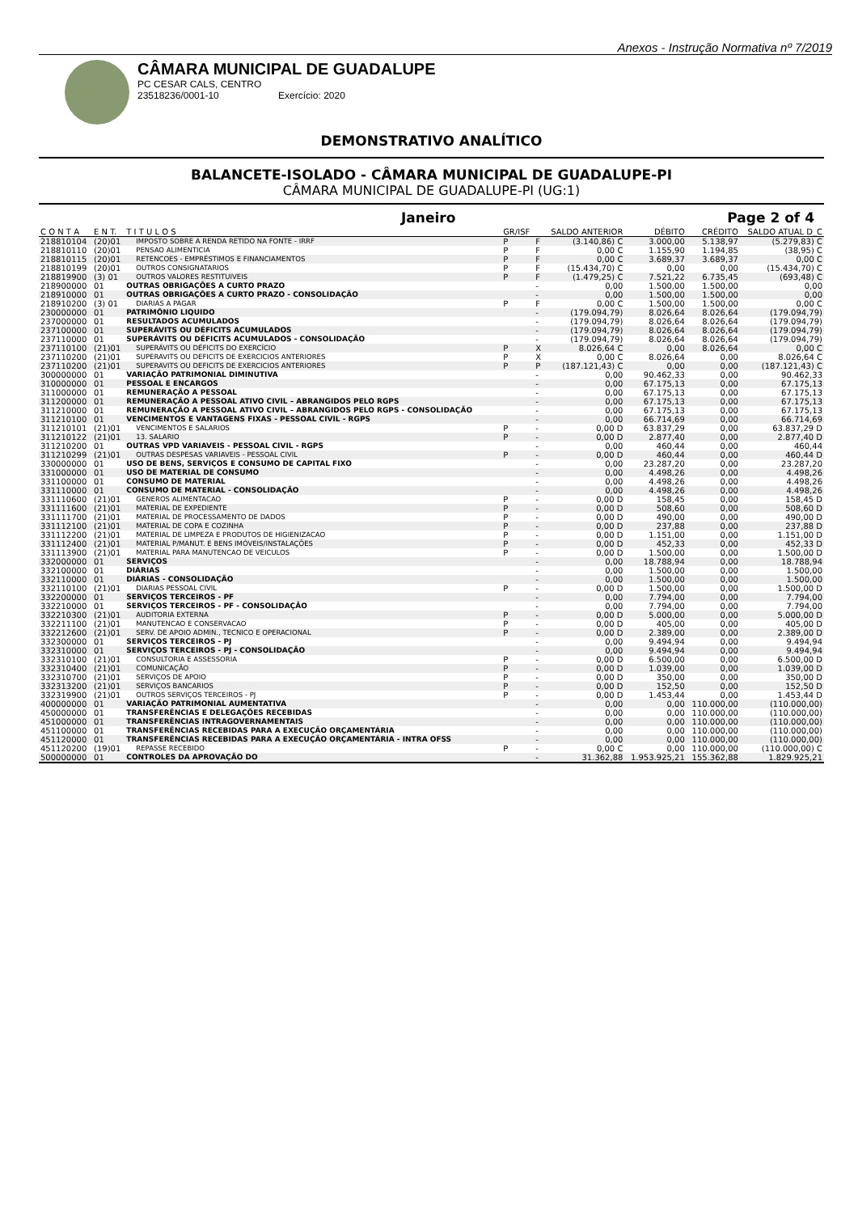Anexos - Instrução Normativa nº 7/2019
CÂMARA MUNICIPAL DE GUADALUPE
PC CESAR CALS, CENTRO
23518236/0001-10 Exercício: 2020
DEMONSTRATIVO ANALÍTICO
BALANCETE-ISOLADO - CÂMARA MUNICIPAL DE GUADALUPE-PI
CÂMARA MUNICIPAL DE GUADALUPE-PI (UG:1)
Janeiro Page 2 of 4
| C O N T A | E N T. | T I T U L O S | GR/ISF | | SALDO ANTERIOR | DÉBITO | CRÉDITO | SALDO ATUAL D_C |
| --- | --- | --- | --- | --- | --- | --- | --- | --- |
| 218810104 | (20)01 | IMPOSTO SOBRE A RENDA RETIDO NA FONTE - IRRF | P | F | (3.140,86) C | 3.000,00 | 5.138,97 | (5.279,83) C |
| 218810110 | (20)01 | PENSAO ALIMENTICIA | P | F | 0,00 C | 1.155,90 | 1.194,85 | (38,95) C |
| 218810115 | (20)01 | RETENCOES - EMPRÉSTIMOS E FINANCIAMENTOS | P | F | 0,00 C | 3.689,37 | 3.689,37 | 0,00 C |
| 218810199 | (20)01 | OUTROS CONSIGNATARIOS | P | F | (15.434,70) C | 0,00 | 0,00 | (15.434,70) C |
| 218819900 | (3) 01 | OUTROS VALORES RESTITUIVEIS | P | F | (1.479,25) C | 7.521,22 | 6.735,45 | (693,48) C |
| 218900000 | 01 | OUTRAS OBRIGAÇÕES A CURTO PRAZO | | - | 0,00 | 1.500,00 | 1.500,00 | 0,00 |
| 218910000 | 01 | OUTRAS OBRIGAÇÕES A CURTO PRAZO - CONSOLIDAÇÃO | | - | 0,00 | 1.500,00 | 1.500,00 | 0,00 |
| 218910200 | (3) 01 | DIARIAS A PAGAR | P | F | 0,00 C | 1.500,00 | 1.500,00 | 0,00 C |
| 230000000 | 01 | PATRIMÔNIO LIQUIDO | | - | (179.094,79) | 8.026,64 | 8.026,64 | (179.094,79) |
| 237000000 | 01 | RESULTADOS ACUMULADOS | | - | (179.094,79) | 8.026,64 | 8.026,64 | (179.094,79) |
| 237100000 | 01 | SUPERÁVITS OU DÉFICITS ACUMULADOS | | - | (179.094,79) | 8.026,64 | 8.026,64 | (179.094,79) |
| 237110000 | 01 | SUPERÁVITS OU DÉFICITS ACUMULADOS - CONSOLIDAÇÃO | | - | (179.094,79) | 8.026,64 | 8.026,64 | (179.094,79) |
| 237110100 | (21)01 | SUPERÁVITS OU DÉFICITS DO EXERCÍCIO | P | X | 8.026,64 C | 0,00 | 8.026,64 | 0,00 C |
| 237110200 | (21)01 | SUPERAVITS OU DEFICITS DE EXERCICIOS ANTERIORES | P | X | 0,00 C | 8.026,64 | 0,00 | 8.026,64 C |
| 237110200 | (21)01 | SUPERAVITS OU DEFICITS DE EXERCICIOS ANTERIORES | P | P | (187.121,43) C | 0,00 | 0,00 | (187.121,43) C |
| 300000000 | 01 | VARIAÇÃO PATRIMONIAL DIMINUTIVA | | - | 0,00 | 90.462,33 | 0,00 | 90.462,33 |
| 310000000 | 01 | PESSOAL E ENCARGOS | | - | 0,00 | 67.175,13 | 0,00 | 67.175,13 |
| 311000000 | 01 | REMUNERAÇÃO A PESSOAL | | - | 0,00 | 67.175,13 | 0,00 | 67.175,13 |
| 311200000 | 01 | REMUNERAÇÃO A PESSOAL ATIVO CIVIL – ABRANGIDOS PELO RGPS | | - | 0,00 | 67.175,13 | 0,00 | 67.175,13 |
| 311210000 | 01 | REMUNERAÇÃO A PESSOAL ATIVO CIVIL – ABRANGIDOS PELO RGPS - CONSOLIDAÇÃO | | - | 0,00 | 67.175,13 | 0,00 | 67.175,13 |
| 311210100 | 01 | VENCIMENTOS E VANTAGENS FIXAS - PESSOAL CIVIL - RGPS | | - | 0,00 | 66.714,69 | 0,00 | 66.714,69 |
| 311210101 | (21)01 | VENCIMENTOS E SALARIOS | P | - | 0,00 D | 63.837,29 | 0,00 | 63.837,29 D |
| 311210122 | (21)01 | 13. SALARIO | P | - | 0,00 D | 2.877,40 | 0,00 | 2.877,40 D |
| 311210200 | 01 | OUTRAS VPD VARIAVEIS - PESSOAL CIVIL - RGPS | | - | 0,00 | 460,44 | 0,00 | 460,44 |
| 311210299 | (21)01 | OUTRAS DESPESAS VARIAVEIS - PESSOAL CIVIL | P | - | 0,00 D | 460,44 | 0,00 | 460,44 D |
| 330000000 | 01 | USO DE BENS, SERVIÇOS E CONSUMO DE CAPITAL FIXO | | - | 0,00 | 23.287,20 | 0,00 | 23.287,20 |
| 331000000 | 01 | USO DE MATERIAL DE CONSUMO | | - | 0,00 | 4.498,26 | 0,00 | 4.498,26 |
| 331100000 | 01 | CONSUMO DE MATERIAL | | - | 0,00 | 4.498,26 | 0,00 | 4.498,26 |
| 331110000 | 01 | CONSUMO DE MATERIAL - CONSOLIDAÇÃO | | - | 0,00 | 4.498,26 | 0,00 | 4.498,26 |
| 331110600 | (21)01 | GENEROS ALIMENTACAO | P | - | 0,00 D | 158,45 | 0,00 | 158,45 D |
| 331111600 | (21)01 | MATERIAL DE EXPEDIENTE | P | - | 0,00 D | 508,60 | 0,00 | 508,60 D |
| 331111700 | (21)01 | MATERIAL DE PROCESSAMENTO DE DADOS | P | - | 0,00 D | 490,00 | 0,00 | 490,00 D |
| 331112100 | (21)01 | MATERIAL DE COPA E COZINHA | P | - | 0,00 D | 237,88 | 0,00 | 237,88 D |
| 331112200 | (21)01 | MATERIAL DE LIMPEZA E PRODUTOS DE HIGIENIZACAO | P | - | 0,00 D | 1.151,00 | 0,00 | 1.151,00 D |
| 331112400 | (21)01 | MATERIAL P/MANUT. E BENS IMÓVEIS/INSTALAÇÕES | P | - | 0,00 D | 452,33 | 0,00 | 452,33 D |
| 331113900 | (21)01 | MATERIAL PARA MANUTENCAO DE VEICULOS | P | - | 0,00 D | 1.500,00 | 0,00 | 1.500,00 D |
| 332000000 | 01 | SERVIÇOS | | - | 0,00 | 18.788,94 | 0,00 | 18.788,94 |
| 332100000 | 01 | DIÁRIAS | | - | 0,00 | 1.500,00 | 0,00 | 1.500,00 |
| 332110000 | 01 | DIÁRIAS - CONSOLIDAÇÃO | | - | 0,00 | 1.500,00 | 0,00 | 1.500,00 |
| 332110100 | (21)01 | DIARIAS PESSOAL CIVIL | P | - | 0,00 D | 1.500,00 | 0,00 | 1.500,00 D |
| 332200000 | 01 | SERVIÇOS TERCEIROS - PF | | - | 0,00 | 7.794,00 | 0,00 | 7.794,00 |
| 332210000 | 01 | SERVIÇOS TERCEIROS - PF - CONSOLIDAÇÃO | | - | 0,00 | 7.794,00 | 0,00 | 7.794,00 |
| 332210300 | (21)01 | AUDITORIA EXTERNA | P | - | 0,00 D | 5.000,00 | 0,00 | 5.000,00 D |
| 332211100 | (21)01 | MANUTENCAO E CONSERVACAO | P | - | 0,00 D | 405,00 | 0,00 | 405,00 D |
| 332212600 | (21)01 | SERV. DE APOIO ADMIN., TECNICO E OPERACIONAL | P | - | 0,00 D | 2.389,00 | 0,00 | 2.389,00 D |
| 332300000 | 01 | SERVIÇOS TERCEIROS - PJ | | - | 0,00 | 9.494,94 | 0,00 | 9.494,94 |
| 332310000 | 01 | SERVIÇOS TERCEIROS - PJ - CONSOLIDAÇÃO | | - | 0,00 | 9.494,94 | 0,00 | 9.494,94 |
| 332310100 | (21)01 | CONSULTORIA E ASSESSORIA | P | - | 0,00 D | 6.500,00 | 0,00 | 6.500,00 D |
| 332310400 | (21)01 | COMUNICAÇÃO | P | - | 0,00 D | 1.039,00 | 0,00 | 1.039,00 D |
| 332310700 | (21)01 | SERVIÇOS DE APOIO | P | - | 0,00 D | 350,00 | 0,00 | 350,00 D |
| 332313200 | (21)01 | SERVIÇOS BANCARIOS | P | - | 0,00 D | 152,50 | 0,00 | 152,50 D |
| 332319900 | (21)01 | OUTROS SERVIÇOS TERCEIROS - PJ | P | - | 0,00 D | 1.453,44 | 0,00 | 1.453,44 D |
| 400000000 | 01 | VARIAÇÃO PATRIMONIAL AUMENTATIVA | | - | 0,00 | 0,00 | 110.000,00 | (110.000,00) |
| 450000000 | 01 | TRANSFERÊNCIAS E DELEGAÇÕES RECEBIDAS | | - | 0,00 | 0,00 | 110.000,00 | (110.000,00) |
| 451000000 | 01 | TRANSFERÊNCIAS INTRAGOVERNAMENTAIS | | - | 0,00 | 0,00 | 110.000,00 | (110.000,00) |
| 451100000 | 01 | TRANSFERÊNCIAS RECEBIDAS PARA A EXECUÇÃO ORÇAMENTÁRIA | | - | 0,00 | 0,00 | 110.000,00 | (110.000,00) |
| 451120000 | 01 | TRANSFERÊNCIAS RECEBIDAS PARA A EXECUÇÃO ORÇAMENTÁRIA - INTRA OFSS | | - | 0,00 | 0,00 | 110.000,00 | (110.000,00) |
| 451120200 | (19)01 | REPASSE RECEBIDO | P | - | 0,00 C | 0,00 | 110.000,00 | (110.000,00) C |
| 500000000 | 01 | CONTROLES DA APROVAÇÃO DO | | - | 31.362,88 | 1.953.925,21 | 155.362,88 | 1.829.925,21 |